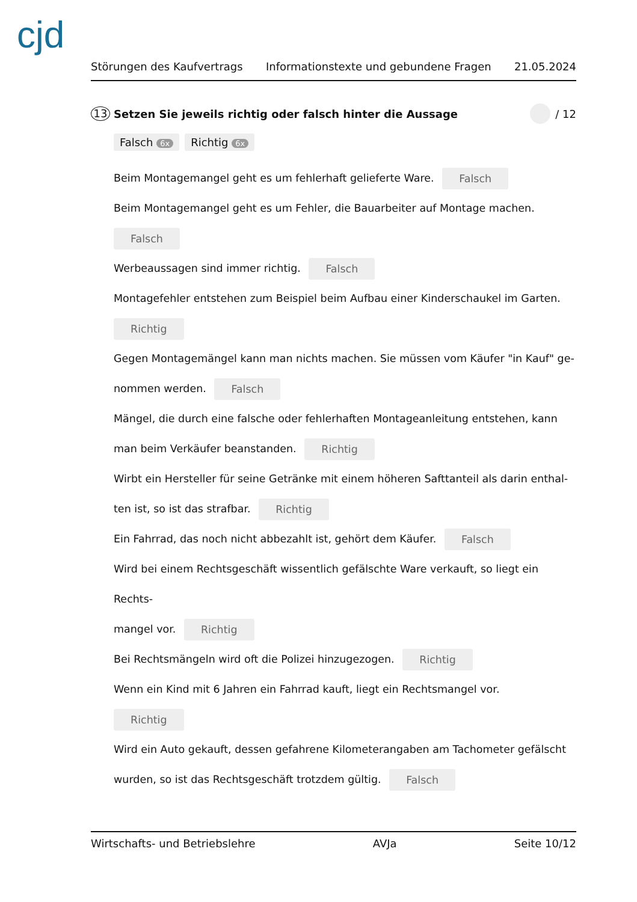cjd
Störungen des Kaufvertrags Informationstexte und gebundene Fragen 21.05.2024
13 Setzen Sie jeweils richtig oder falsch hinter die Aussage / 12
Falsch 6x Richtig 6x
Beim Montagemangel geht es um fehlerhaft gelieferte Ware. Falsch
Beim Montagemangel geht es um Fehler, die Bauarbeiter auf Montage machen.
Falsch
Werbeaussagen sind immer richtig. Falsch
Montagefehler entstehen zum Beispiel beim Aufbau einer Kinderschaukel im Garten.
Richtig
Gegen Montagemängel kann man nichts machen. Sie müssen vom Käufer "in Kauf" ge-
nommen werden. Falsch
Mängel, die durch eine falsche oder fehlerhaften Montageanleitung entstehen, kann
man beim Verkäufer beanstanden. Richtig
Wirbt ein Hersteller für seine Getränke mit einem höheren Safttanteil als darin enthal-
ten ist, so ist das strafbar. Richtig
Ein Fahrrad, das noch nicht abbezahlt ist, gehört dem Käufer. Falsch
Wird bei einem Rechtsgeschäft wissentlich gefälschte Ware verkauft, so liegt ein Rechts-
mangel vor. Richtig
Bei Rechtsmängeln wird oft die Polizei hinzugezogen. Richtig
Wenn ein Kind mit 6 Jahren ein Fahrrad kauft, liegt ein Rechtsmangel vor.
Richtig
Wird ein Auto gekauft, dessen gefahrene Kilometerangaben am Tachometer gefälscht
wurden, so ist das Rechtsgeschäft trotzdem gültig. Falsch
Wirtschafts- und Betriebslehre AVJa Seite 10/12